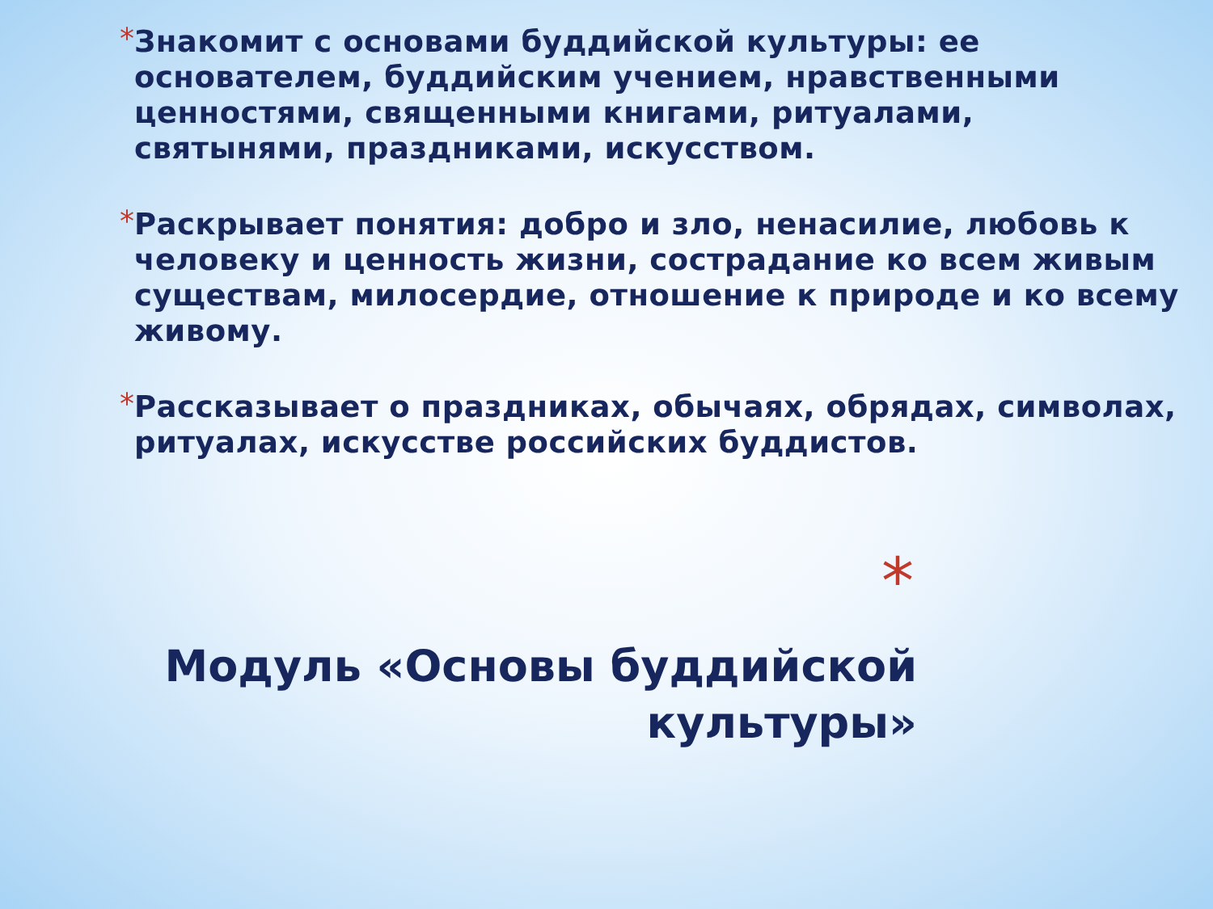*
Знакомит с основами буддийской культуры: ее основателем, буддийским учением, нравственными ценностями, священными книгами, ритуалами, святынями, праздниками, искусством.
*
Раскрывает понятия: добро и зло, ненасилие, любовь к человеку и ценность жизни, сострадание ко всем живым существам, милосердие, отношение к природе и ко всему живому.
*
Рассказывает о праздниках, обычаях, обрядах, символах, ритуалах, искусстве российских буддистов.
*
Модуль «Основы буддийской
культуры»